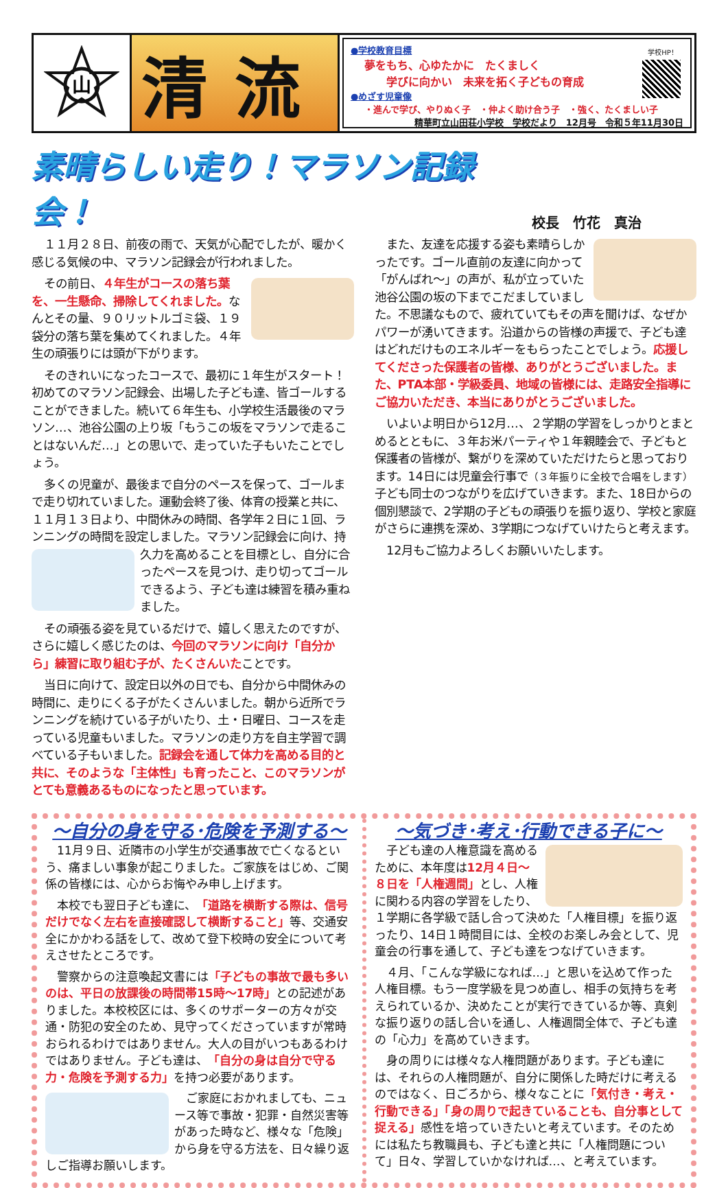山
清流
学校HP！
●学校教育目標
夢をもち、心ゆたかに　たくましく
　　学びに向かい　未来を拓く子どもの育成
●めざす児童像
・進んで学び、やりぬく子　・仲よく助け合う子　・強く、たくましい子
精華町立山田荘小学校　学校だより　12月号　令和５年11月30日
素晴らしい走り！マラソン記録会！
校長　竹花　真治
１１月２８日、前夜の雨で、天気が心配でしたが、暖かく感じる気候の中、マラソン記録会が行われました。
その前日、４年生がコースの落ち葉を、一生懸命、掃除してくれました。なんとその量、９０リットルゴミ袋、１９袋分の落ち葉を集めてくれました。４年生の頑張りには頭が下がります。
そのきれいになったコースで、最初に１年生がスタート！ 初めてのマラソン記録会、出場した子ども達、皆ゴールすることができました。続いて６年生も、小学校生活最後のマラソン…、池谷公園の上り坂「もうこの坂をマラソンで走ることはないんだ…」との思いで、走っていた子もいたことでしょう。
多くの児童が、最後まで自分のペースを保って、ゴールまで走り切れていました。運動会終了後、体育の授業と共に、１１月１３日より、中間休みの時間、各学年２日に１回、ランニングの時間を設定しました。マラソン記録会 に向け、持久力を高めることを目標とし、自分に合ったペースを見つけ、走り切ってゴールできるよう、子ども達は練習を積み重ねました。
その頑張る姿を見ているだけで、嬉しく思えたのですが、さらに嬉しく感じたのは、今回のマラソンに向け「自分から」練習に取り組む子が、たくさんいたことです。
当日に向けて、設定日以外の日でも、自分から中間休みの時間に、走りにくる子がたくさんいました。朝から近所でランニングを続けている子がいたり、土・日曜日、コースを走っている児童もいました。マラソンの走り方を自主学習で調べている子もいました。記録会を通して体力を高める目的と共に、そのような「主体性」も育ったこと、このマラソンがとても意義あるものになったと思っています。
また、友達を応援する姿も素晴らしかったです。ゴール直前の友達に向かって「がんばれ～」の声が、私が立っていた池谷公園の坂の下までこだましていました。不思議なもので、疲れていてもその声を聞けば、なぜかパワーが湧いてきます。沿道からの皆様の声援で、子ども達はどれだけものエネルギーをもらったことでしょう。応援してくださった保護者の皆様、ありがとうございました。また、PTA本部・学級委員、地域の皆様には、走路安全指導にご協力いただき、本当にありがとうございました。
いよいよ明日から12月…、２学期の学習をしっかりとまとめるとともに、３年お米パーティや１年親睦会で、子どもと保護者の皆様が、繋がりを深めていただけたらと思っております。14日には児童会行事で（３年振りに全校で合唱をします）子ども同士のつながりを広げていきます。また、18日からの個別懇談で、2学期の子どもの頑張りを振り返り、学校と家庭がさらに連携を深め、3学期につなげていけたらと考えます。
12月もご協力よろしくお願いいたします。
～自分の身を守る･危険を予測する～
11月９日、近隣市の小学生が交通事故で亡くなるという、痛ましい事象が起こりました。ご家族をはじめ、ご関係の皆様には、心からお悔やみ申し上げます。
本校でも翌日子ども達に、「道路を横断する際は、信号だけでなく左右を直接確認して横断すること」等、交通安全にかかわる話をして、改めて登下校時の安全について考えさせたところです。
警察からの注意喚起文書には「子どもの事故で最も多いのは、平日の放課後の時間帯15時～17時」との記述がありました。本校校区には、多くのサポーターの方々が交通・防犯の安全のため、見守ってくださっていますが常時おられるわけではありません。大人の目がいつもあるわけではありません。子ども達は、「自分の身は自分で守る力・危険を予測する力」を持つ必要があります。
ご家庭におかれましても、ニュース等で事故・犯罪・自然災害等があった時など、様々な「危険」から身を守る方法を、日々繰り返しご指導お願いします。
～気づき･考え･行動できる子に～
子ども達の人権意識を高めるために、本年度は12月４日～８日を「人権週間」とし、人権に関わる内容の学習をしたり、１学期に各学級で話し合って決めた「人権目標」を振り返ったり、14日１時間目には、全校のお楽しみ会として、児童会の行事を通して、子ども達をつなげていきます。
４月、「こんな学級になれば…」と思いを込めて作った人権目標。もう一度学級を見つめ直し、相手の気持ちを考えられているか、決めたことが実行できているか等、真剣な振り返りの話し合いを通し、人権週間全体で、子ども達の「心力」を高めていきます。
身の周りには様々な人権問題があります。子ども達には、それらの人権問題が、自分に関係した時だけに考えるのではなく、日ごろから、様々なことに「気付き・考え・行動できる」「身の周りで起きていることも、自分事として捉える」感性を培っていきたいと考えています。そのためには私たち教職員も、子ども達と共に「人権問題について」日々、学習していかなければ…、と考えています。